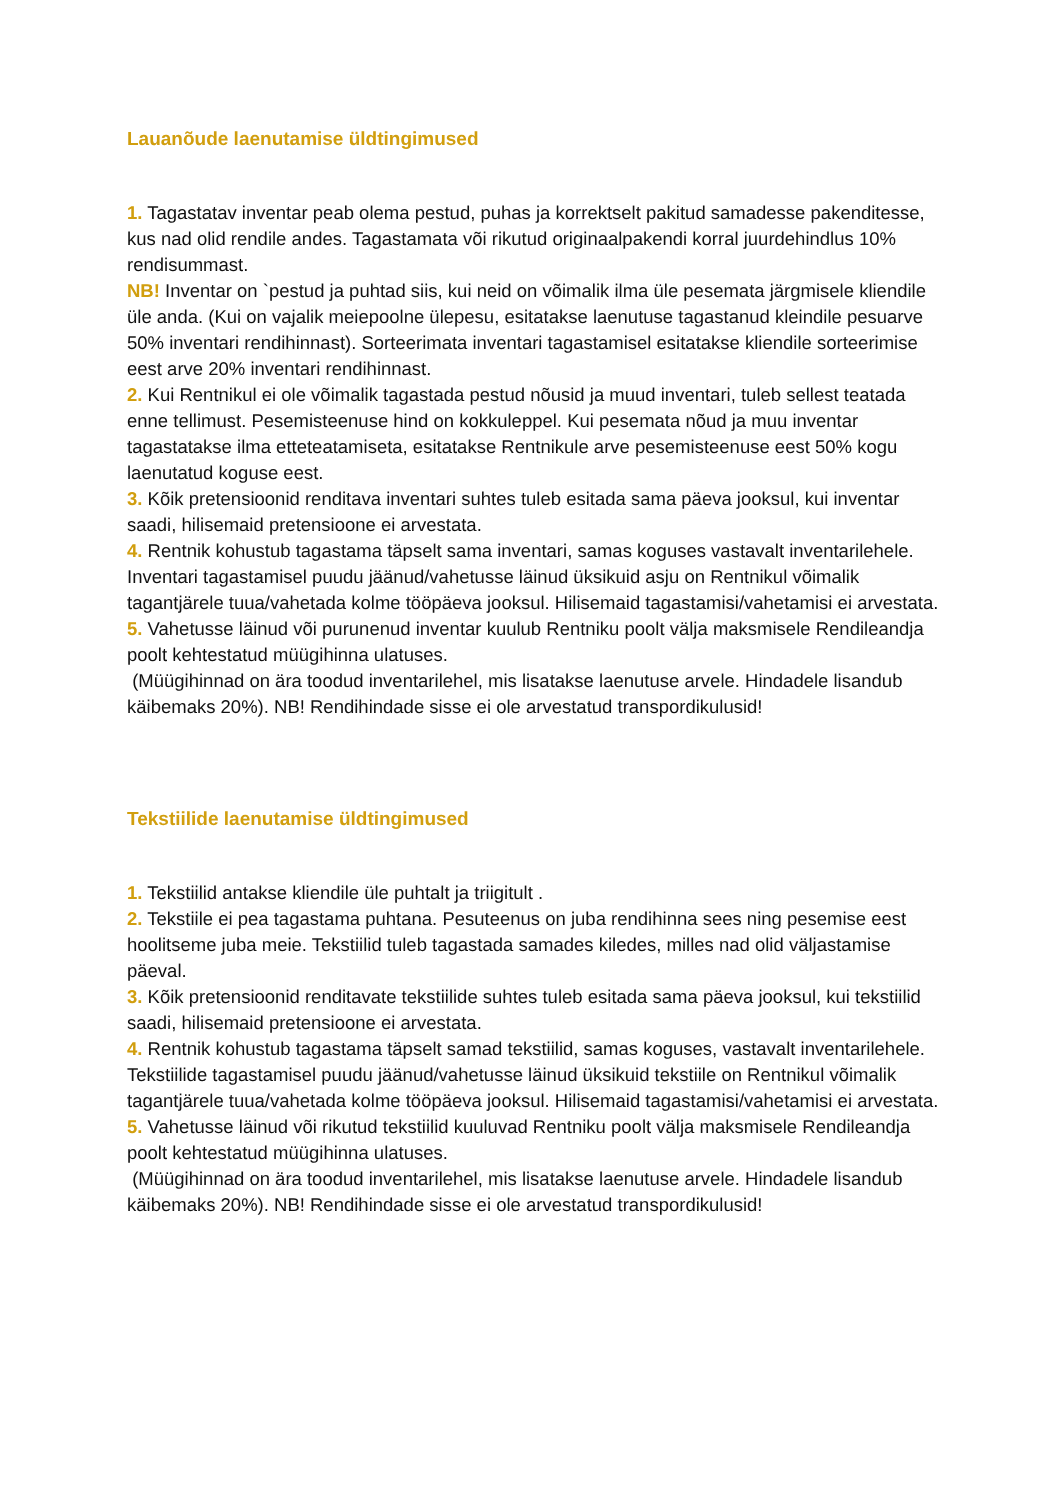Lauanõude laenutamise üldtingimused
1. Tagastatav inventar peab olema pestud, puhas ja korrektselt pakitud samadesse pakenditesse, kus nad olid rendile andes. Tagastamata või rikutud originaalpakendi korral juurdehindlus 10% rendisummast.
NB! Inventar on `pestud ja puhtad siis, kui neid on võimalik ilma üle pesemata järgmisele kliendile üle anda. (Kui on vajalik meiepoolne ülepesu, esitatakse laenutuse tagastanud kleindile pesuarve 50% inventari rendihinnast). Sorteerimata inventari tagastamisel esitatakse kliendile sorteerimise eest arve 20% inventari rendihinnast.
2. Kui Rentnikul ei ole võimalik tagastada pestud nõusid ja muud inventari, tuleb sellest teatada enne tellimust. Pesemisteenuse hind on kokkuleppel. Kui pesemata nõud ja muu inventar tagastatakse ilma etteteatamiseta, esitatakse Rentnikule arve pesemisteenuse eest 50% kogu laenutatud koguse eest.
3. Kõik pretensioonid renditava inventari suhtes tuleb esitada sama päeva jooksul, kui inventar saadi, hilisemaid pretensioone ei arvestata.
4. Rentnik kohustub tagastama täpselt sama inventari, samas koguses vastavalt inventarilehele. Inventari tagastamisel puudu jäänud/vahetusse läinud üksikuid asju on Rentnikul võimalik tagantjärele tuua/vahetada kolme tööpäeva jooksul. Hilisemaid tagastamisi/vahetamisi ei arvestata.
5. Vahetusse läinud või purunenud inventar kuulub Rentniku poolt välja maksmisele Rendileandja poolt kehtestatud müügihinna ulatuses.
(Müügihinnad on ära toodud inventarilehel, mis lisatakse laenutuse arvele. Hindadele lisandub käibemaks 20%). NB! Rendihindade sisse ei ole arvestatud transpordikulusid!
Tekstiilide laenutamise üldtingimused
1. Tekstiilid antakse kliendile üle puhtalt ja triigitult .
2. Tekstiile ei pea tagastama puhtana. Pesuteenus on juba rendihinna sees ning pesemise eest hoolitseme juba meie. Tekstiilid tuleb tagastada samades kiledes, milles nad olid väljastamise päeval.
3. Kõik pretensioonid renditavate tekstiilide suhtes tuleb esitada sama päeva jooksul, kui tekstiilid saadi, hilisemaid pretensioone ei arvestata.
4. Rentnik kohustub tagastama täpselt samad tekstiilid, samas koguses, vastavalt inventarilehele. Tekstiilide tagastamisel puudu jäänud/vahetusse läinud üksikuid tekstiile on Rentnikul võimalik tagantjärele tuua/vahetada kolme tööpäeva jooksul. Hilisemaid tagastamisi/vahetamisi ei arvestata.
5. Vahetusse läinud või rikutud tekstiilid kuuluvad Rentniku poolt välja maksmisele Rendileandja poolt kehtestatud müügihinna ulatuses.
(Müügihinnad on ära toodud inventarilehel, mis lisatakse laenutuse arvele. Hindadele lisandub käibemaks 20%). NB! Rendihindade sisse ei ole arvestatud transpordikulusid!